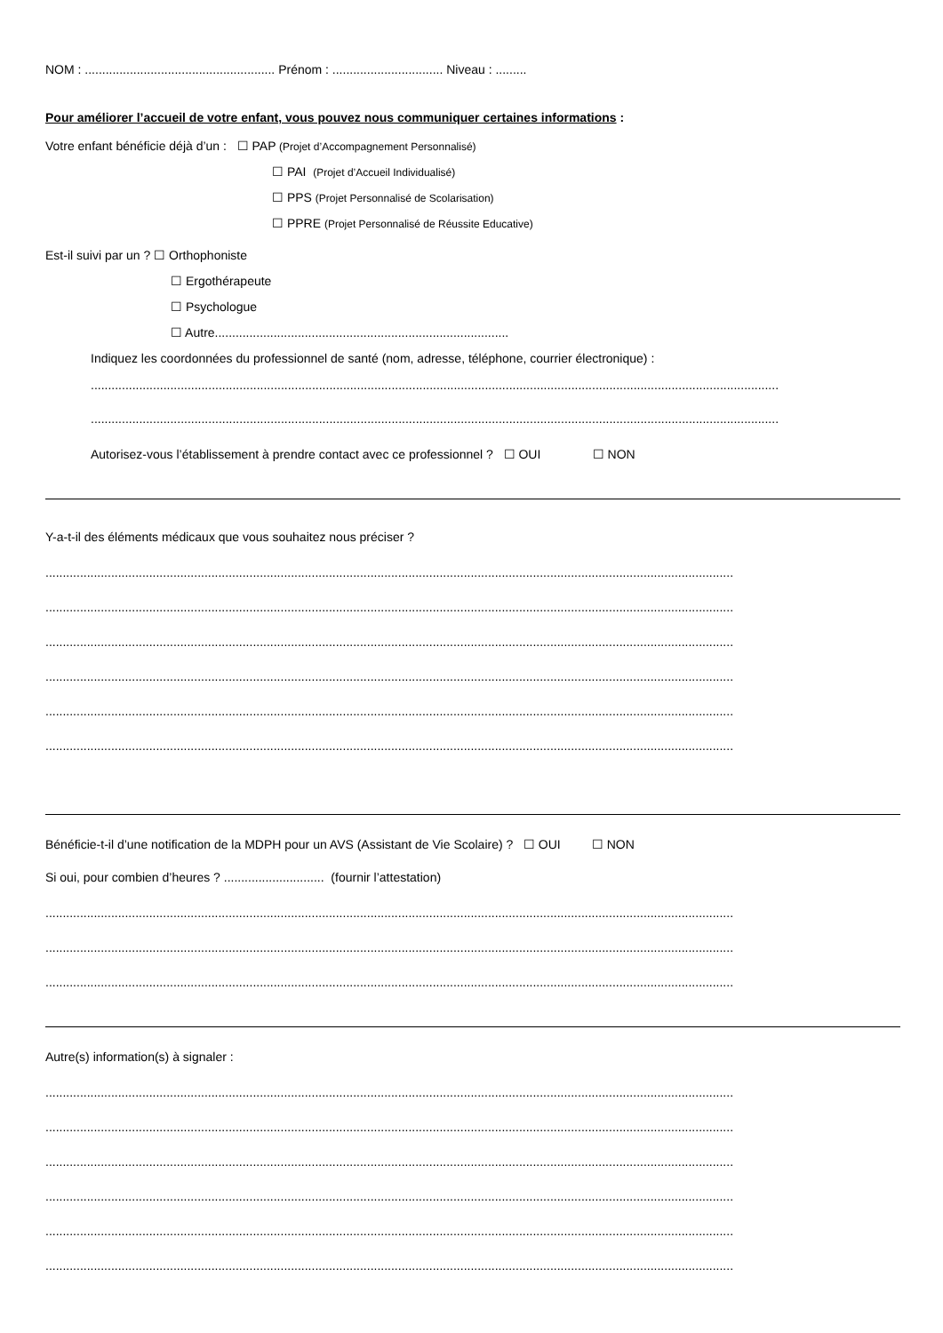NOM : ....................................................... Prénom : ................................ Niveau : .........
Pour améliorer l’accueil de votre enfant, vous pouvez nous communiquer certaines informations :
Votre enfant bénéficie déjà d’un : ☐ PAP (Projet d’Accompagnement Personnalisé)
☐ PAI (Projet d’Accueil Individualisé)
☐ PPS (Projet Personnalisé de Scolarisation)
☐ PPRE (Projet Personnalisé de Réussite Educative)
Est-il suivi par un ? ☐ Orthophoniste
☐ Ergothérapeute
☐ Psychologue
☐ Autre.....................................................................................
Indiquez les coordonnées du professionnel de santé (nom, adresse, téléphone, courrier électronique) :
.......................................................................................................................................................................................................
.......................................................................................................................................................................................................
Autorisez-vous l’établissement à prendre contact avec ce professionnel ? ☐ OUI ☐ NON
Y-a-t-il des éléments médicaux que vous souhaitez nous préciser ?
.......................................................................................................................................................................................................
.......................................................................................................................................................................................................
.......................................................................................................................................................................................................
.......................................................................................................................................................................................................
.......................................................................................................................................................................................................
.......................................................................................................................................................................................................
Bénéficie-t-il d’une notification de la MDPH pour un AVS (Assistant de Vie Scolaire) ? ☐ OUI ☐ NON
Si oui, pour combien d’heures ? ............................. (fournir l’attestation)
.......................................................................................................................................................................................................
.......................................................................................................................................................................................................
.......................................................................................................................................................................................................
Autre(s) information(s) à signaler :
.......................................................................................................................................................................................................
.......................................................................................................................................................................................................
.......................................................................................................................................................................................................
.......................................................................................................................................................................................................
.......................................................................................................................................................................................................
.......................................................................................................................................................................................................